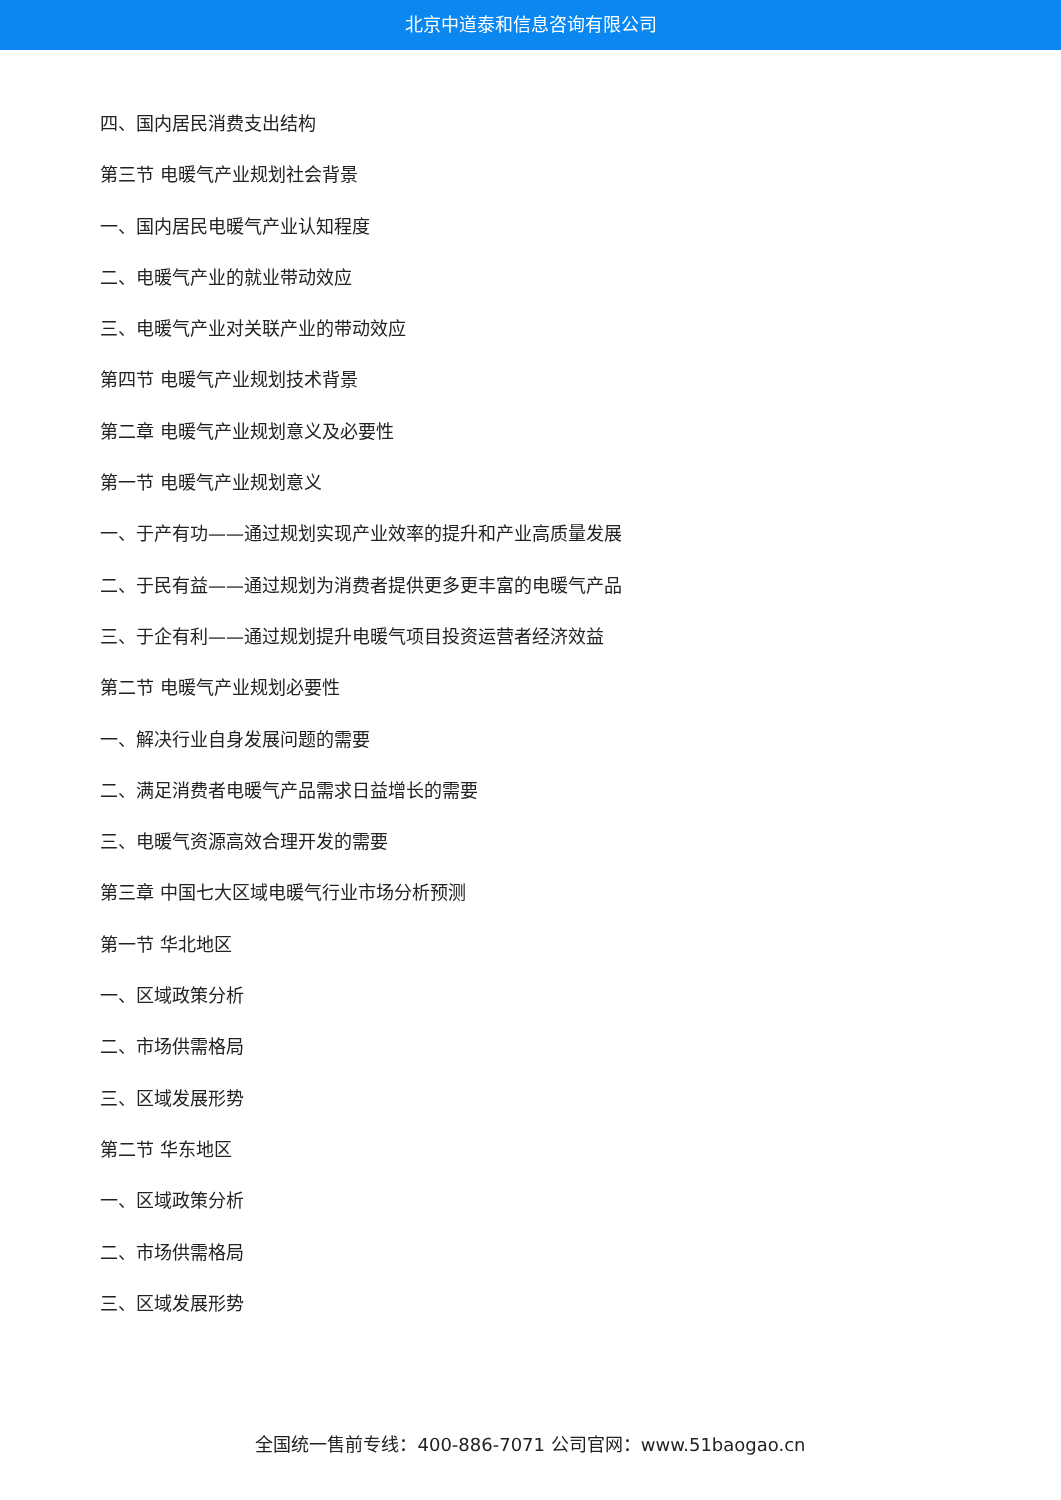北京中道泰和信息咨询有限公司
四、国内居民消费支出结构
第三节 电暖气产业规划社会背景
一、国内居民电暖气产业认知程度
二、电暖气产业的就业带动效应
三、电暖气产业对关联产业的带动效应
第四节 电暖气产业规划技术背景
第二章 电暖气产业规划意义及必要性
第一节 电暖气产业规划意义
一、于产有功——通过规划实现产业效率的提升和产业高质量发展
二、于民有益——通过规划为消费者提供更多更丰富的电暖气产品
三、于企有利——通过规划提升电暖气项目投资运营者经济效益
第二节 电暖气产业规划必要性
一、解决行业自身发展问题的需要
二、满足消费者电暖气产品需求日益增长的需要
三、电暖气资源高效合理开发的需要
第三章 中国七大区域电暖气行业市场分析预测
第一节 华北地区
一、区域政策分析
二、市场供需格局
三、区域发展形势
第二节 华东地区
一、区域政策分析
二、市场供需格局
三、区域发展形势
全国统一售前专线：400-886-7071 公司官网：www.51baogao.cn